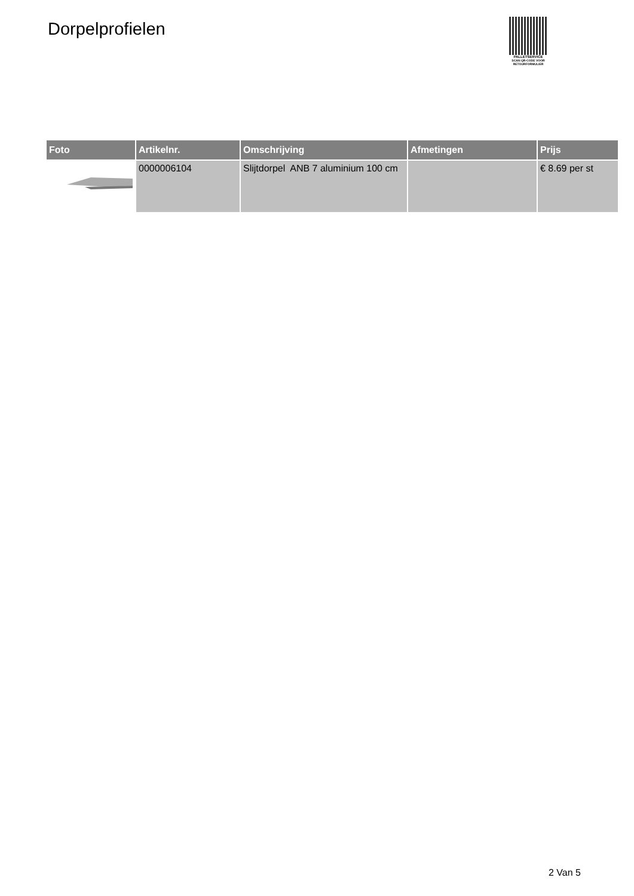Dorpelprofielen
PALLETSERVICE
SCAN QR-CODE VOOR RETOURFORMULIER
| Foto | Artikelnr. | Omschrijving | Afmetingen | Prijs |
| --- | --- | --- | --- | --- |
| | 0000006104 | Slijtdorpel ANB 7 aluminium 100 cm | | € 8.69 per st |
2 Van 5